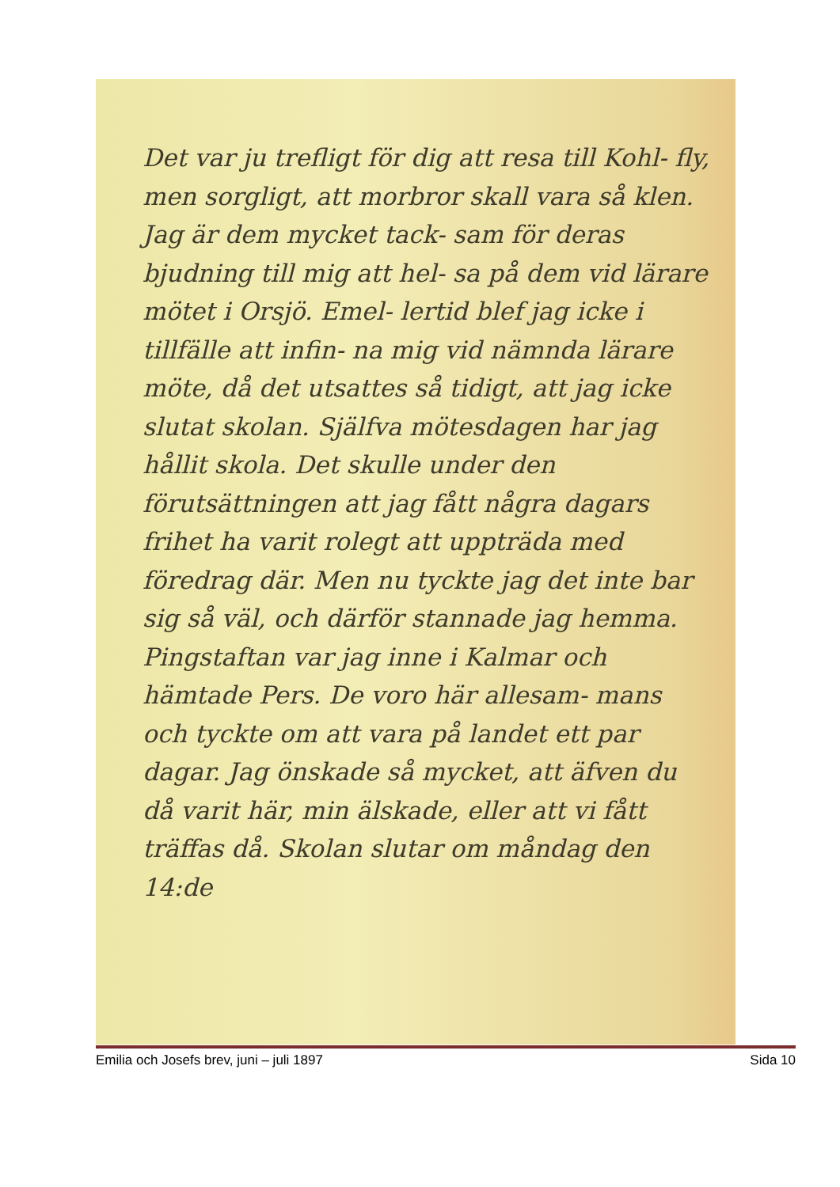Det var ju trefligt för dig att resa till Kohl- fly, men sorgligt, att morbror skall vara så klen. Jag är dem mycket tack- sam för deras bjudning till mig att hel- sa på dem vid lärare mötet i Orsjö. Emel- lertid blef jag icke i tillfälle att infin- na mig vid nämnda lärare möte, då det utsattes så tidigt, att jag icke slutat skolan. Själfva mötesdagen har jag hållit skola. Det skulle under den förutsättningen att jag fått några dagars frihet ha varit rolegt att uppträda med föredrag där. Men nu tyckte jag det inte bar sig så väl, och därför stannade jag hemma. Pingstaftan var jag inne i Kalmar och hämtade Pers. De voro här allesam- mans och tyckte om att vara på landet ett par dagar. Jag önskade så mycket, att äfven du då varit här, min älskade, eller att vi fått träffas då. Skolan slutar om måndag den 14:de
Emilia och Josefs brev, juni – juli 1897 Sida 10